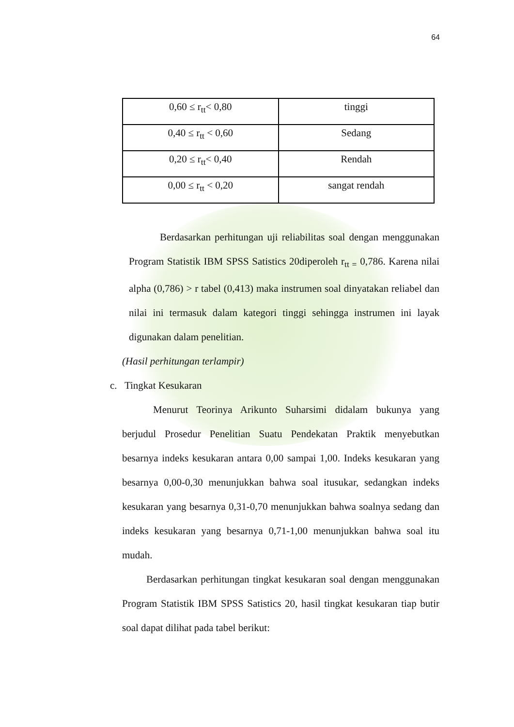64
| 0,60 ≤ r<sub>tt</sub>< 0,80 | tinggi |
| 0,40 ≤ r<sub>tt</sub> < 0,60 | Sedang |
| 0,20 ≤ r<sub>tt</sub>< 0,40 | Rendah |
| 0,00 ≤ r<sub>tt</sub> < 0,20 | sangat rendah |
Berdasarkan perhitungan uji reliabilitas soal dengan menggunakan Program Statistik IBM SPSS Satistics 20diperoleh r<sub>tt =</sub> 0,786. Karena nilai alpha (0,786) > r tabel (0,413) maka instrumen soal dinyatakan reliabel dan nilai ini termasuk dalam kategori tinggi sehingga instrumen ini layak digunakan dalam penelitian.
(Hasil perhitungan terlampir)
c. Tingkat Kesukaran
Menurut Teorinya Arikunto Suharsimi didalam bukunya yang berjudul Prosedur Penelitian Suatu Pendekatan Praktik menyebutkan besarnya indeks kesukaran antara 0,00 sampai 1,00. Indeks kesukaran yang besarnya 0,00-0,30 menunjukkan bahwa soal itusukar, sedangkan indeks kesukaran yang besarnya 0,31-0,70 menunjukkan bahwa soalnya sedang dan indeks kesukaran yang besarnya 0,71-1,00 menunjukkan bahwa soal itu mudah.
Berdasarkan perhitungan tingkat kesukaran soal dengan menggunakan Program Statistik IBM SPSS Satistics 20, hasil tingkat kesukaran tiap butir soal dapat dilihat pada tabel berikut: